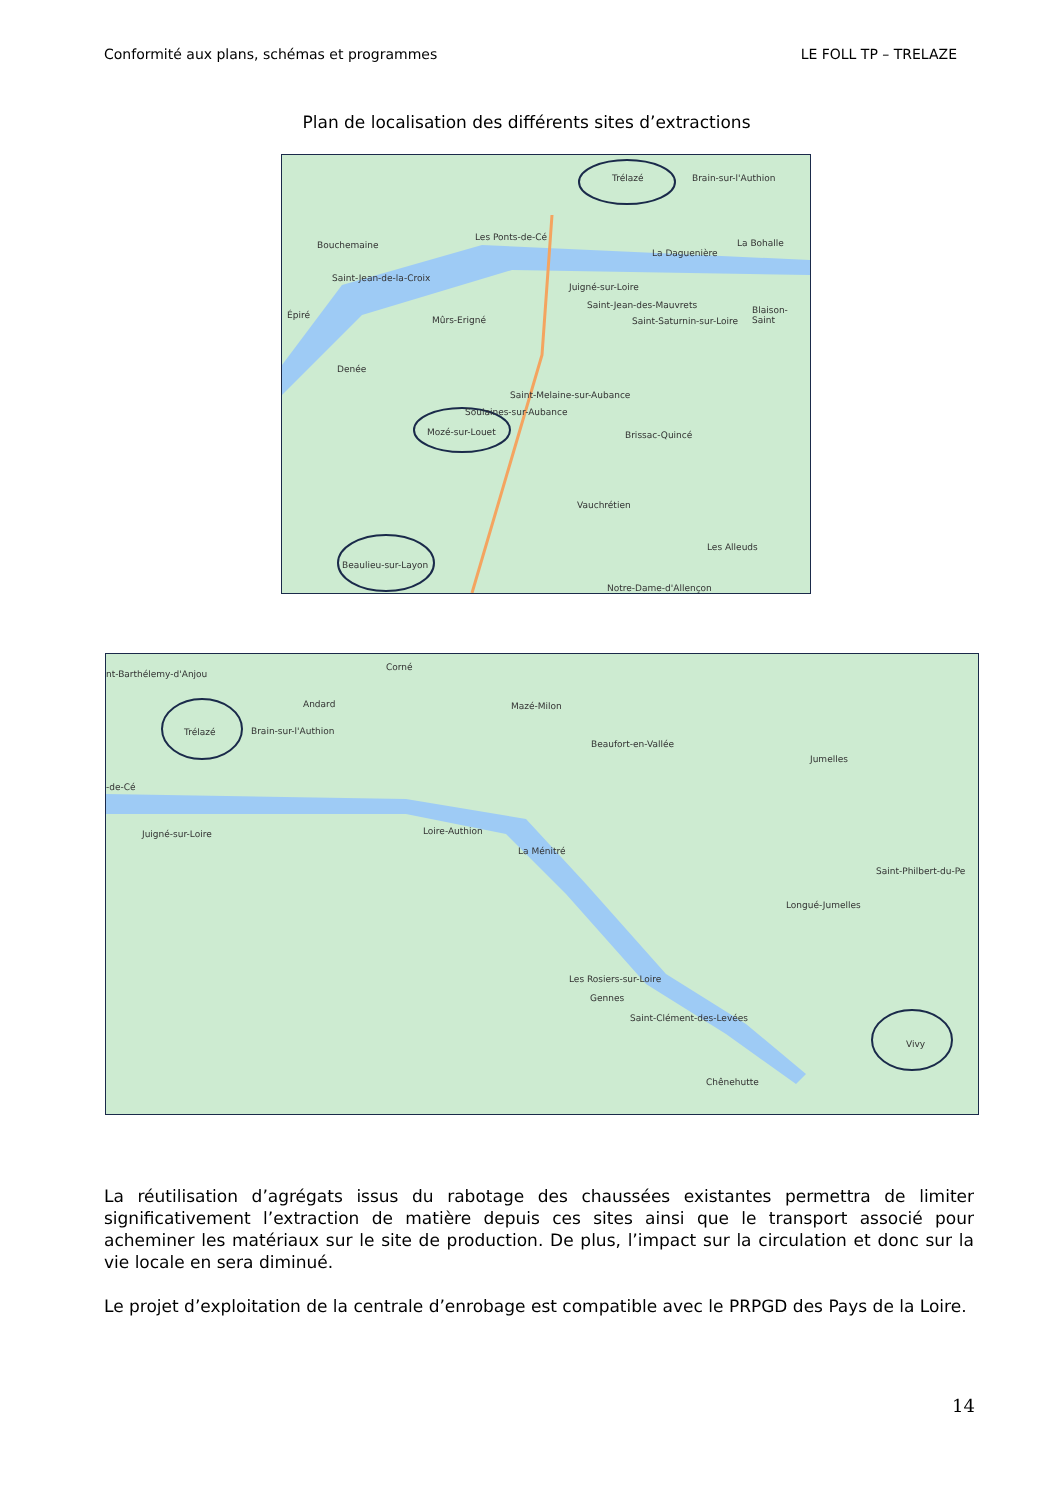Conformité aux plans, schémas et programmes LE FOLL TP – TRELAZE
Plan de localisation des différents sites d’extractions
Trélazé Brain-sur-l'Authion
Bouchemaine
Les Ponts-de-Cé
La Daguenière
La Bohalle
Saint-Jean-de-la-Croix
Juigné-sur-Loire
Épiré Mûrs-Erigné
Saint-Jean-des-Mauvrets
Saint-Saturnin-sur-Loire
Blaison-Saint
Denée
Saint-Melaine-sur-Aubance
Soulaines-sur-Aubance
Mozé-sur-Louet Brissac-Quincé
Vauchrétien
Les Alleuds
Beaulieu-sur-Layon
Notre-Dame-d'Allençon
nt-Barthélemy-d'Anjou
Corné
Andard Mazé-Milon
Trélazé Brain-sur-l'Authion
Beaufort-en-Vallée
Jumelles
-de-Cé
Juigné-sur-Loire Loire-Authion
La Ménitré
Saint-Philbert-du-Pe
Longué-Jumelles
Les Rosiers-sur-Loire
Gennes
Saint-Clément-des-Levées
Vivy
Chênehutte
La réutilisation d’agrégats issus du rabotage des chaussées existantes permettra de limiter significativement l’extraction de matière depuis ces sites ainsi que le transport associé pour acheminer les matériaux sur le site de production. De plus, l’impact sur la circulation et donc sur la vie locale en sera diminué.
Le projet d’exploitation de la centrale d’enrobage est compatible avec le PRPGD des Pays de la Loire.
14